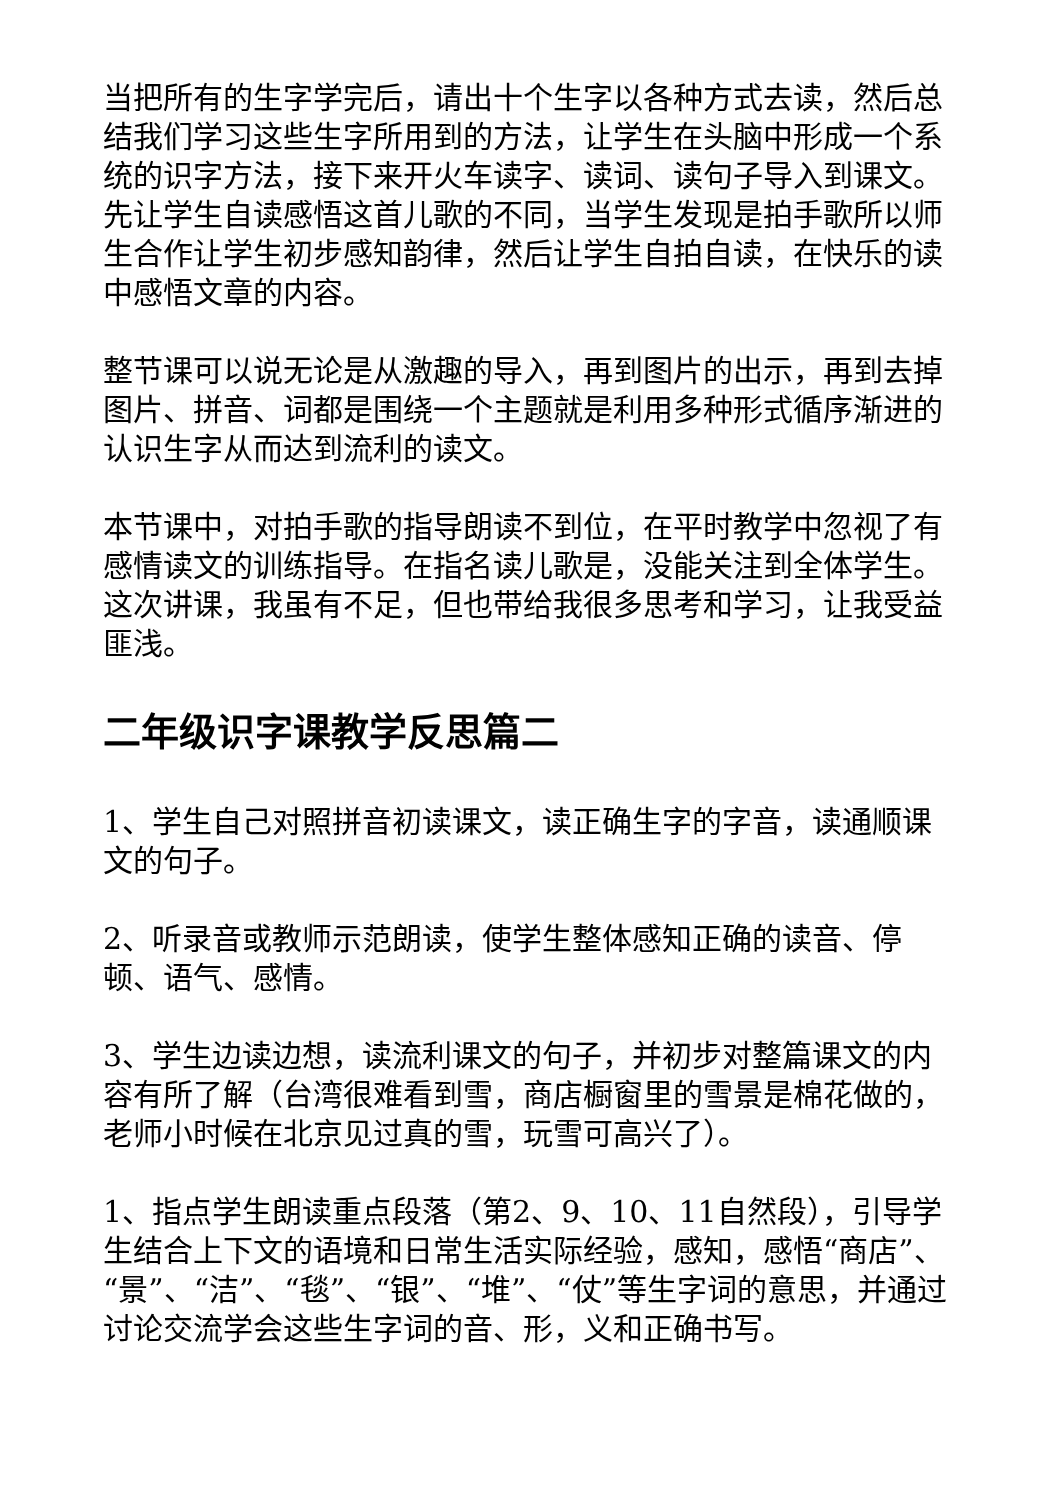当把所有的生字学完后，请出十个生字以各种方式去读，然后总结我们学习这些生字所用到的方法，让学生在头脑中形成一个系统的识字方法，接下来开火车读字、读词、读句子导入到课文。先让学生自读感悟这首儿歌的不同，当学生发现是拍手歌所以师生合作让学生初步感知韵律，然后让学生自拍自读，在快乐的读中感悟文章的内容。
整节课可以说无论是从激趣的导入，再到图片的出示，再到去掉图片、拼音、词都是围绕一个主题就是利用多种形式循序渐进的认识生字从而达到流利的读文。
本节课中，对拍手歌的指导朗读不到位，在平时教学中忽视了有感情读文的训练指导。在指名读儿歌是，没能关注到全体学生。这次讲课，我虽有不足，但也带给我很多思考和学习，让我受益匪浅。
二年级识字课教学反思篇二
1、学生自己对照拼音初读课文，读正确生字的字音，读通顺课文的句子。
2、听录音或教师示范朗读，使学生整体感知正确的读音、停顿、语气、感情。
3、学生边读边想，读流利课文的句子，并初步对整篇课文的内容有所了解（台湾很难看到雪，商店橱窗里的雪景是棉花做的，老师小时候在北京见过真的雪，玩雪可高兴了）。
1、指点学生朗读重点段落（第2、9、10、11自然段），引导学生结合上下文的语境和日常生活实际经验，感知，感悟“商店”、“景”、“洁”、“毯”、“银”、“堆”、“仗”等生字词的意思，并通过讨论交流学会这些生字词的音、形，义和正确书写。